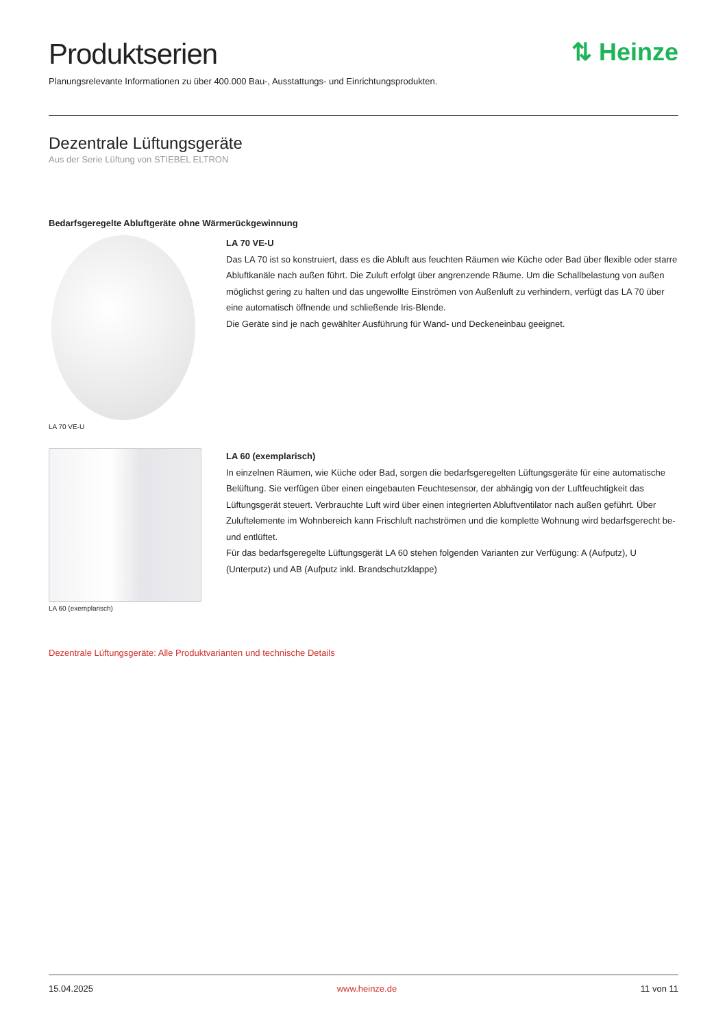Produktserien
⇅ Heinze
Planungsrelevante Informationen zu über 400.000 Bau-, Ausstattungs- und Einrichtungsprodukten.
Dezentrale Lüftungsgeräte
Aus der Serie Lüftung von STIEBEL ELTRON
Bedarfsgeregelte Abluftgeräte ohne Wärmerückgewinnung
LA 70 VE-U
LA 70 VE-U
Das LA 70 ist so konstruiert, dass es die Abluft aus feuchten Räumen wie Küche oder Bad über flexible oder starre Abluftkanäle nach außen führt. Die Zuluft erfolgt über angrenzende Räume. Um die Schallbelastung von außen möglichst gering zu halten und das ungewollte Einströmen von Außenluft zu verhindern, verfügt das LA 70 über eine automatisch öffnende und schließende Iris-Blende.
Die Geräte sind je nach gewählter Ausführung für Wand- und Deckeneinbau geeignet.
LA 60 (exemplarisch)
LA 60 (exemplarisch)
In einzelnen Räumen, wie Küche oder Bad, sorgen die bedarfsgeregelten Lüftungsgeräte für eine automatische Belüftung. Sie verfügen über einen eingebauten Feuchtesensor, der abhängig von der Luftfeuchtigkeit das Lüftungsgerät steuert. Verbrauchte Luft wird über einen integrierten Abluftventilator nach außen geführt. Über Zuluftelemente im Wohnbereich kann Frischluft nachströmen und die komplette Wohnung wird bedarfsgerecht be- und entlüftet.
Für das bedarfsgeregelte Lüftungsgerät LA 60 stehen folgenden Varianten zur Verfügung: A (Aufputz), U (Unterputz) und AB (Aufputz inkl. Brandschutzklappe)
Dezentrale Lüftungsgeräte: Alle Produktvarianten und technische Details
15.04.2025 www.heinze.de 11 von 11